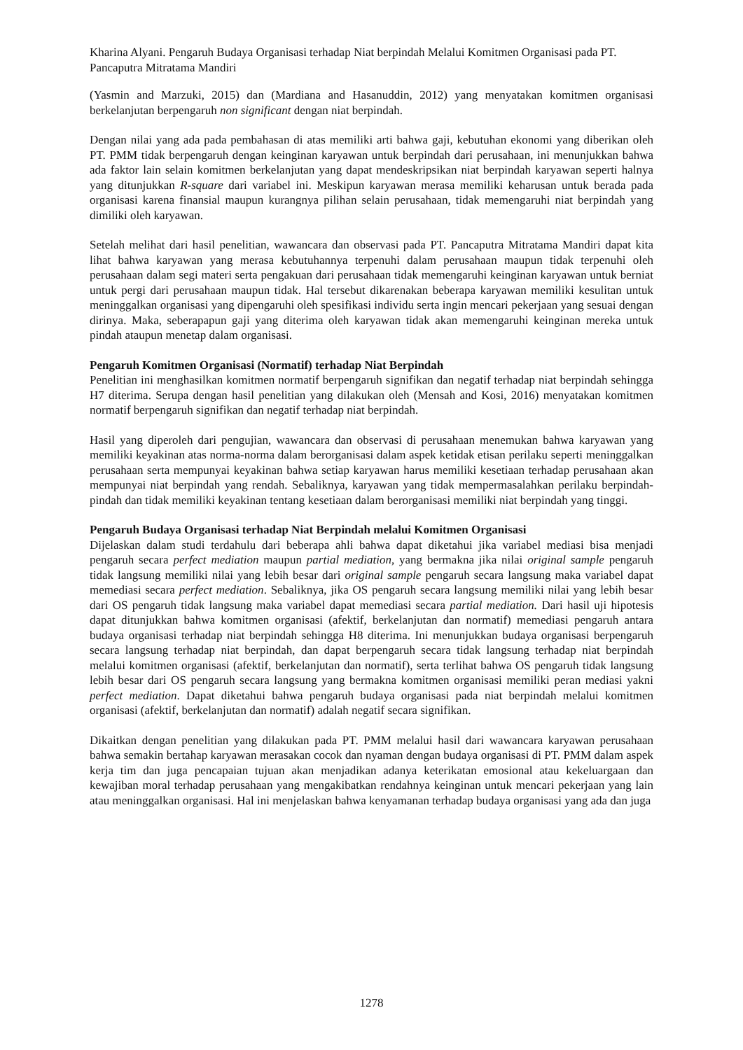Kharina Alyani. Pengaruh Budaya Organisasi terhadap Niat berpindah Melalui Komitmen Organisasi pada PT. Pancaputra Mitratama Mandiri
(Yasmin and Marzuki, 2015) dan (Mardiana and Hasanuddin, 2012) yang menyatakan komitmen organisasi berkelanjutan berpengaruh non significant dengan niat berpindah.
Dengan nilai yang ada pada pembahasan di atas memiliki arti bahwa gaji, kebutuhan ekonomi yang diberikan oleh PT. PMM tidak berpengaruh dengan keinginan karyawan untuk berpindah dari perusahaan, ini menunjukkan bahwa ada faktor lain selain komitmen berkelanjutan yang dapat mendeskripsikan niat berpindah karyawan seperti halnya yang ditunjukkan R-square dari variabel ini. Meskipun karyawan merasa memiliki keharusan untuk berada pada organisasi karena finansial maupun kurangnya pilihan selain perusahaan, tidak memengaruhi niat berpindah yang dimiliki oleh karyawan.
Setelah melihat dari hasil penelitian, wawancara dan observasi pada PT. Pancaputra Mitratama Mandiri dapat kita lihat bahwa karyawan yang merasa kebutuhannya terpenuhi dalam perusahaan maupun tidak terpenuhi oleh perusahaan dalam segi materi serta pengakuan dari perusahaan tidak memengaruhi keinginan karyawan untuk berniat untuk pergi dari perusahaan maupun tidak. Hal tersebut dikarenakan beberapa karyawan memiliki kesulitan untuk meninggalkan organisasi yang dipengaruhi oleh spesifikasi individu serta ingin mencari pekerjaan yang sesuai dengan dirinya. Maka, seberapapun gaji yang diterima oleh karyawan tidak akan memengaruhi keinginan mereka untuk pindah ataupun menetap dalam organisasi.
Pengaruh Komitmen Organisasi (Normatif) terhadap Niat Berpindah
Penelitian ini menghasilkan komitmen normatif berpengaruh signifikan dan negatif terhadap niat berpindah sehingga H7 diterima. Serupa dengan hasil penelitian yang dilakukan oleh (Mensah and Kosi, 2016) menyatakan komitmen normatif berpengaruh signifikan dan negatif terhadap niat berpindah.
Hasil yang diperoleh dari pengujian, wawancara dan observasi di perusahaan menemukan bahwa karyawan yang memiliki keyakinan atas norma-norma dalam berorganisasi dalam aspek ketidak etisan perilaku seperti meninggalkan perusahaan serta mempunyai keyakinan bahwa setiap karyawan harus memiliki kesetiaan terhadap perusahaan akan mempunyai niat berpindah yang rendah. Sebaliknya, karyawan yang tidak mempermasalahkan perilaku berpindah-pindah dan tidak memiliki keyakinan tentang kesetiaan dalam berorganisasi memiliki niat berpindah yang tinggi.
Pengaruh Budaya Organisasi terhadap Niat Berpindah melalui Komitmen Organisasi
Dijelaskan dalam studi terdahulu dari beberapa ahli bahwa dapat diketahui jika variabel mediasi bisa menjadi pengaruh secara perfect mediation maupun partial mediation, yang bermakna jika nilai original sample pengaruh tidak langsung memiliki nilai yang lebih besar dari original sample pengaruh secara langsung maka variabel dapat memediasi secara perfect mediation. Sebaliknya, jika OS pengaruh secara langsung memiliki nilai yang lebih besar dari OS pengaruh tidak langsung maka variabel dapat memediasi secara partial mediation. Dari hasil uji hipotesis dapat ditunjukkan bahwa komitmen organisasi (afektif, berkelanjutan dan normatif) memediasi pengaruh antara budaya organisasi terhadap niat berpindah sehingga H8 diterima. Ini menunjukkan budaya organisasi berpengaruh secara langsung terhadap niat berpindah, dan dapat berpengaruh secara tidak langsung terhadap niat berpindah melalui komitmen organisasi (afektif, berkelanjutan dan normatif), serta terlihat bahwa OS pengaruh tidak langsung lebih besar dari OS pengaruh secara langsung yang bermakna komitmen organisasi memiliki peran mediasi yakni perfect mediation. Dapat diketahui bahwa pengaruh budaya organisasi pada niat berpindah melalui komitmen organisasi (afektif, berkelanjutan dan normatif) adalah negatif secara signifikan.
Dikaitkan dengan penelitian yang dilakukan pada PT. PMM melalui hasil dari wawancara karyawan perusahaan bahwa semakin bertahap karyawan merasakan cocok dan nyaman dengan budaya organisasi di PT. PMM dalam aspek kerja tim dan juga pencapaian tujuan akan menjadikan adanya keterikatan emosional atau kekeluargaan dan kewajiban moral terhadap perusahaan yang mengakibatkan rendahnya keinginan untuk mencari pekerjaan yang lain atau meninggalkan organisasi. Hal ini menjelaskan bahwa kenyamanan terhadap budaya organisasi yang ada dan juga
1278